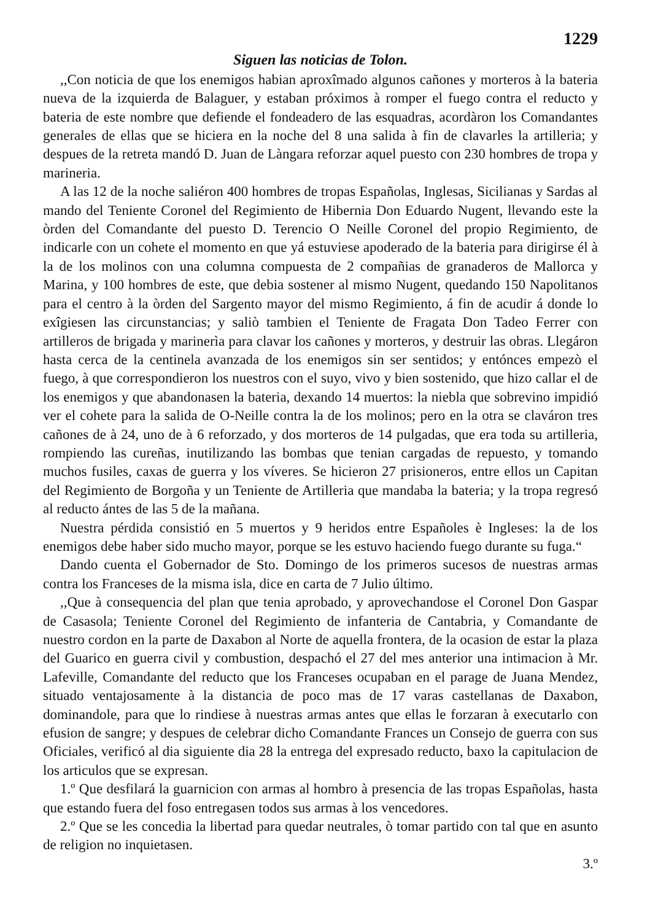1229
Siguen las noticias de Tolon.
,,Con noticia de que los enemigos habian aproxîmado algunos cañones y morteros à la bateria nueva de la izquierda de Balaguer, y estaban próximos à romper el fuego contra el reducto y bateria de este nombre que defiende el fondeadero de las esquadras, acordàron los Comandantes generales de ellas que se hiciera en la noche del 8 una salida à fin de clavarles la artilleria; y despues de la retreta mandó D. Juan de Làngara reforzar aquel puesto con 230 hombres de tropa y marineria.
A las 12 de la noche saliéron 400 hombres de tropas Españolas, Inglesas, Sicilianas y Sardas al mando del Teniente Coronel del Regimiento de Hibernia Don Eduardo Nugent, llevando este la òrden del Comandante del puesto D. Terencio O Neille Coronel del propio Regimiento, de indicarle con un cohete el momento en que yá estuviese apoderado de la bateria para dirigirse él à la de los molinos con una columna compuesta de 2 compañias de granaderos de Mallorca y Marina, y 100 hombres de este, que debia sostener al mismo Nugent, quedando 150 Napolitanos para el centro à la òrden del Sargento mayor del mismo Regimiento, á fin de acudir á donde lo exîgiesen las circunstancias; y saliò tambien el Teniente de Fragata Don Tadeo Ferrer con artilleros de brigada y marinerìa para clavar los cañones y morteros, y destruir las obras. Llegáron hasta cerca de la centinela avanzada de los enemigos sin ser sentidos; y entónces empezò el fuego, à que correspondieron los nuestros con el suyo, vivo y bien sostenido, que hizo callar el de los enemigos y que abandonasen la bateria, dexando 14 muertos: la niebla que sobrevino impidió ver el cohete para la salida de O-Neille contra la de los molinos; pero en la otra se claváron tres cañones de à 24, uno de à 6 reforzado, y dos morteros de 14 pulgadas, que era toda su artilleria, rompiendo las cureñas, inutilizando las bombas que tenian cargadas de repuesto, y tomando muchos fusiles, caxas de guerra y los víveres. Se hicieron 27 prisioneros, entre ellos un Capitan del Regimiento de Borgoña y un Teniente de Artilleria que mandaba la bateria; y la tropa regresó al reducto ántes de las 5 de la mañana.
Nuestra pérdida consistió en 5 muertos y 9 heridos entre Españoles è Ingleses: la de los enemigos debe haber sido mucho mayor, porque se les estuvo haciendo fuego durante su fuga.“
Dando cuenta el Gobernador de Sto. Domingo de los primeros sucesos de nuestras armas contra los Franceses de la misma isla, dice en carta de 7 Julio último.
,,Que à consequencia del plan que tenia aprobado, y aprovechandose el Coronel Don Gaspar de Casasola; Teniente Coronel del Regimiento de infanteria de Cantabria, y Comandante de nuestro cordon en la parte de Daxabon al Norte de aquella frontera, de la ocasion de estar la plaza del Guarico en guerra civil y combustion, despachó el 27 del mes anterior una intimacion à Mr. Lafeville, Comandante del reducto que los Franceses ocupaban en el parage de Juana Mendez, situado ventajosamente à la distancia de poco mas de 17 varas castellanas de Daxabon, dominandole, para que lo rindiese à nuestras armas antes que ellas le forzaran à executarlo con efusion de sangre; y despues de celebrar dicho Comandante Frances un Consejo de guerra con sus Oficiales, verificó al dia siguiente dia 28 la entrega del expresado reducto, baxo la capitulacion de los articulos que se expresan.
1.º Que desfilará la guarnicion con armas al hombro à presencia de las tropas Españolas, hasta que estando fuera del foso entregasen todos sus armas à los vencedores.
2.º Que se les concedia la libertad para quedar neutrales, ò tomar partido con tal que en asunto de religion no inquietasen.
3.º